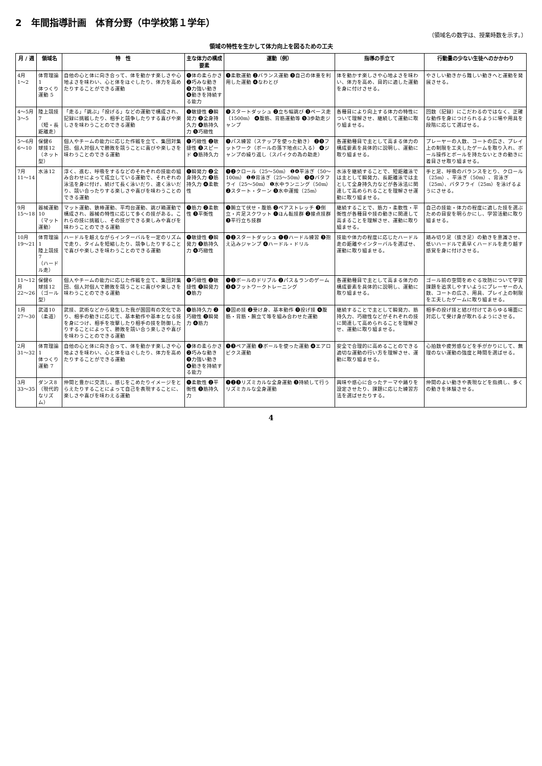2　年間指導計画　体育分野（中学校第１学年）
（領域名の数字は、授業時数を示す。）
領域の特性を生かして体力向上を図るための工夫
| 月 / 週 | 領域名 | 特 性 | 主な体力の構成要素 | 運動（例） | 指導の手立て | 行動量の少ない生徒へのかかわり |
| --- | --- | --- | --- | --- | --- | --- |
| 4月 1〜2 | 体育理論1 体つくり運動 5 | 自他の心と体に向き合って、体を動かす楽しさや心地よさを味わい、心と体をほぐしたり、体力を高めたりすることができる運動 | ❶体の柔らかさ ❷巧みな動き ❸力強い動き ❹動きを持続する能力 | ❶柔軟運動 ❷バランス運動 ❸自己の体重を利用した運動 ❹なわとび | 体を動かす楽しさや心地よさを味わい、体力を高め、目的に適した運動を身に付けさせる。 | やさしい動きから難しい動きへと運動を発展させる。 |
| 4〜5月 3〜5 | 陸上競技7 （短・長距離走） | 「走る」「跳ぶ」「投げる」などの運動で構成され、記録に挑戦したり、相手と競争したりする喜びや楽しさを味わうことのできる運動 | ❶敏捷性 ❷瞬発力 ❸全身持久力 ❹筋持久力 ❺巧緻性 | ❶スタートダッシュ ❷立ち幅跳び ❸ペース走（1500m） ❹腹筋、背筋運動等 ❺3歩助走ジャンプ | 各種目により向上する体力の特性について理解させ、継続して運動に取り組ませる。 | 回数（記録）にこだわるのではなく、正確な動作を身につけられるように場や用具を段階に応じて選ばせる。 |
| 5〜6月 6〜10 | 保健6 球技12 （ネット型） | 個人やチームの能力に応じた作戦を立て、集団対集団、個人対個人で勝敗を競うことに喜びや楽しさを味わうことのできる運動 | ❶巧緻性 ❷敏捷性 ❸スピード ❹筋持久力 | ❶パス練習（ステップを使った動き） ❷❸フットワーク（ボールの落下地点に入る） ❹ジャンプの繰り返し（スパイクの為の助走） | 各運動種目で主として高まる体力の構成要素を具体的に説明し、運動に取り組ませる。 | プレーヤーの人数、コートの広さ、プレイ上の制限を工夫したゲームを取り入れ、ボール操作とボールを持たないときの動きに着目させ取り組ませる。 |
| 7月 11〜14 | 水泳12 | 浮く、進む、呼吸をするなどのそれぞれの技能の組み合わせによって成立している運動で、それぞれの泳法を身に付け、続けて長く泳いだり、速く泳いだり、競い合ったりする楽しさや喜びを味わうことのできる運動 | ❶瞬発力 ❷全身持久力 ❸筋持久力 ❹柔軟性 | ❶❷クロール（25〜50m） ❶❹平泳ぎ（50〜100m） ❶❷背泳ぎ（25〜50m） ❸❹バタフライ（25〜50m） ❶水中ランニング（50m） ❷スタート・ターン ❸水中運搬（25m） | 水泳を継続することで、短距離泳では主として瞬発力、長距離泳では主として全身持久力などが各泳法に関連して高められることを理解させ運動に取り組ませる。 | 手と足、呼吸のバランスをとり、クロール（25m）、平泳ぎ（50m）、背泳ぎ（25m）、バタフライ（25m）を泳げるようにさせる。 |
| 9月 15〜18 | 器械運動10 （マット運動） | マット運動、鉄棒運動、平均台運動、跳び箱運動で構成され、器械の特性に応じて多くの技がある。これらの技に挑戦し、その技ができる楽しみや喜びを味わうことのできる運動 | ❶筋力 ❷柔軟性 ❸平衡性 | ❶腕立て伏せ・腹筋 ❷ペアストレッチ ❸倒立・片足スクワット ❶ほん転技群 ❷接点技群 ❸平行立ち技群 | 継続することで、筋力・柔軟性・平衡性が各種目や技の動きに関連して高まることを理解させ、運動に取り組ませる。 | 自己の技能・体力の程度に適した技を選ぶための目安を明らかにし、学習活動に取り組ませる。 |
| 10月 19〜21 | 体育理論1 陸上競技7 （ハードル走） | ハードルを越えながらインターバルを一定のリズムで走り、タイムを短縮したり、競争したりすることで喜びや楽しさを味わうことのできる運動 | ❶敏捷性 ❷瞬発力 ❸筋持久力 ❹巧緻性 | ❶❷スタートダッシュ ❶❷ハードル練習 ❸抱え込みジャンプ ❹ハードル・ドリル | 技能や体力の程度に応じたハードル走の距離やインターバルを選ばせ、運動に取り組ませる。 | 踏み切り足（抜き足）の動きを意識させ、低いハードルで素早くハードルを走り越す感覚を身に付けさせる。 |
| 11〜12月 22〜26 | 保健6 球技12 （ゴール型） | 個人やチームの能力に応じた作戦を立て、集団対集団、個人対個人で勝敗を競うことに喜びや楽しさを味わうことのできる運動 | ❶巧緻性 ❷敏捷性 ❸瞬発力 ❹筋力 | ❶❷ボールのドリブル ❷パス＆ランのゲーム ❸❹フットワークトレーニング | 各運動種目で主として高まる体力の構成要素を具体的に説明し、運動に取り組ませる。 | ゴール前の空間をめぐる攻防について学習課題を追求しやすいようにプレーヤーの人数、コートの広さ、用具、プレイ上の制限を工夫したゲームに取り組ませる。 |
| 1月 27〜30 | 武道10（柔道） | 武技、武術などから発生した我が国固有の文化であり、相手の動きに応じて、基本動作や基本となる技を身につけ、相手を攻撃したり相手の技を防御したりすることによって、勝敗を競い合う楽しさや喜びを味わうことのできる運動 | ❶筋持久力 ❷巧緻性 ❸瞬発力 ❹筋力 | ❶固め技 ❷受け身、基本動作 ❸投げ技 ❹腹筋・背筋・腕立て等を組み合わせた運動 | 継続することで主として瞬発力、筋持久力、巧緻性などがそれぞれの技に関連して高められることを理解させ、運動に取り組ませる。 | 相手の投げ技と結び付けてあらゆる場面に対応して受け身が取れるようにさせる。 |
| 2月 31〜32 | 体育理論1 体つくり運動 7 | 自他の心と体に向き合って、体を動かす楽しさや心地よさを味わい、心と体をほぐしたり、体力を高めたりすることができる運動 | ❶体の柔らかさ ❷巧みな動き ❸力強い動き ❹動きを持続する能力 | ❶❸ペア運動 ❷ボールを使った運動 ❹エアロビクス運動 | 安全で合理的に高めることのできる適切な運動の行い方を理解させ、運動に取り組ませる。 | 心拍数や疲労感などを手がかりにして、無理のない運動の強度と時間を選ばせる。 |
| 3月 33〜35 | ダンス8 （現代的なリズム） | 仲間と豊かに交流し、感じをこめたりイメージをとらえたりすることによって自己を表現することに、楽しさや喜びを味わえる運動 | ❶柔軟性 ❷平衡性 ❸筋持久力 | ❶❷❸リズミカルな全身運動 ❸持続して行うリズミカルな全身運動 | 興味や感心に合ったテーマや踊りを設定させたり、課題に応じた練習方法を選ばせたりする。 | 仲間のよい動きや表現などを指摘し、多くの動きを体験させる。 |
4